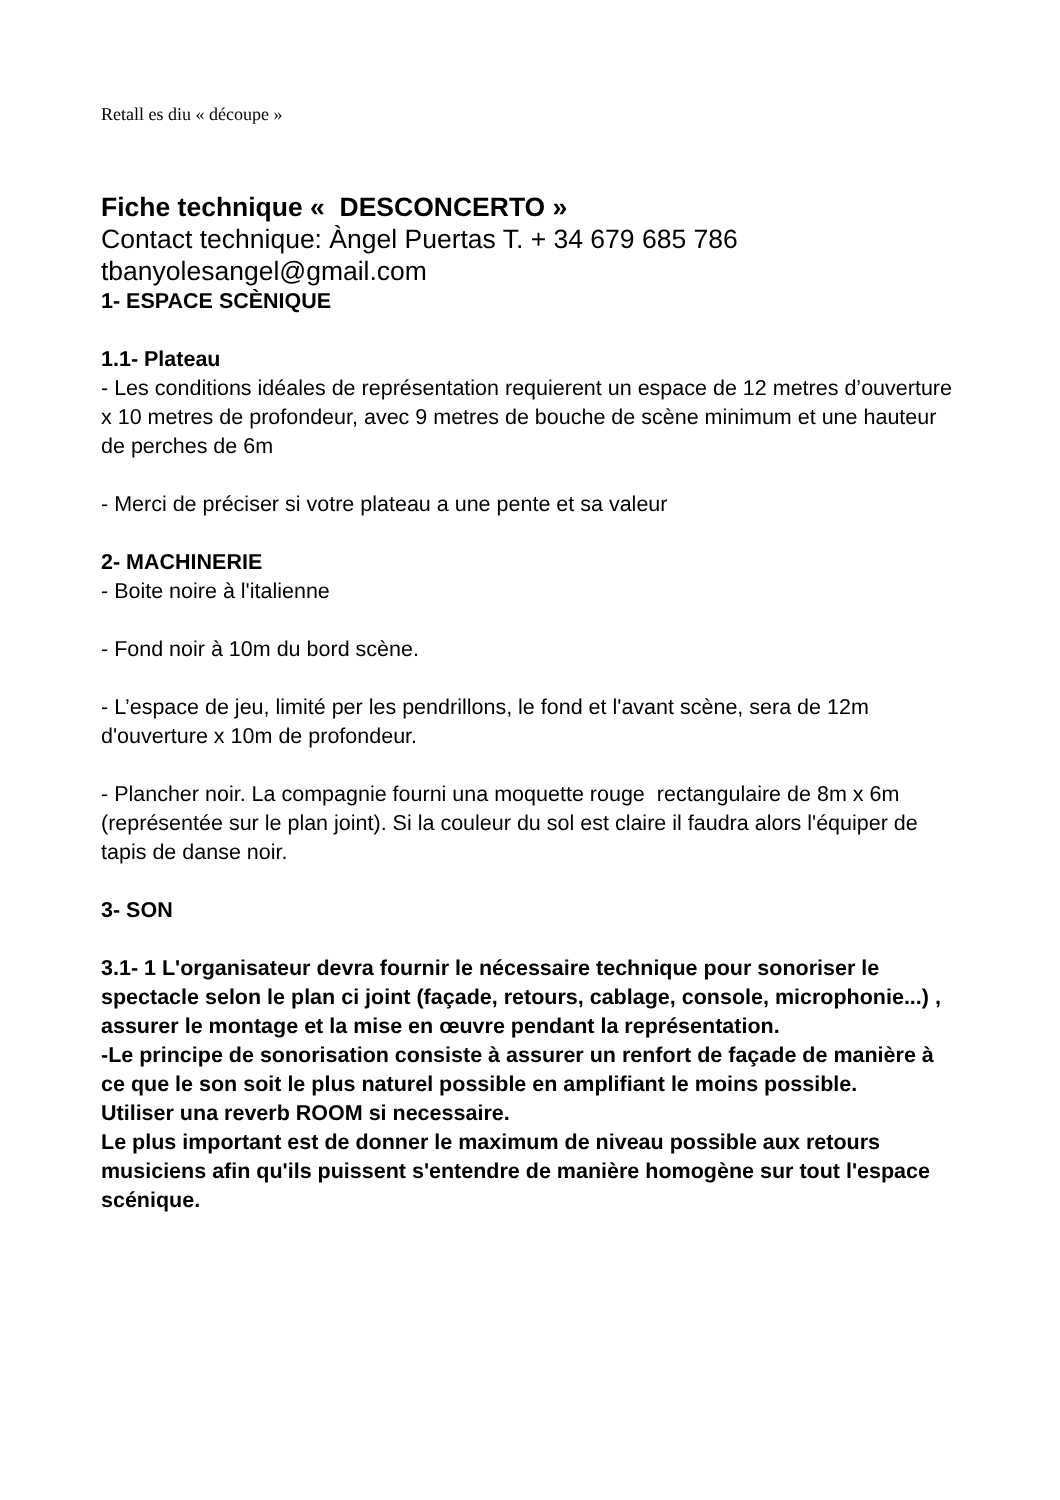Retall es diu « découpe »
Fiche technique « DESCONCERTO »
Contact technique: Àngel Puertas T. + 34 679 685 786
tbanyolesangel@gmail.com
1- ESPACE SCÈNIQUE
1.1- Plateau
- Les conditions idéales de représentation requierent un espace de 12 metres d’ouverture x 10 metres de profondeur, avec 9 metres de bouche de scène minimum et une hauteur de perches de 6m
- Merci de préciser si votre plateau a une pente et sa valeur
2- MACHINERIE
- Boite noire à l'italienne
- Fond noir à 10m du bord scène.
- L’espace de jeu, limité per les pendrillons, le fond et l'avant scène, sera de 12m d'ouverture x 10m de profondeur.
- Plancher noir. La compagnie fourni una moquette rouge rectangulaire de 8m x 6m (représentée sur le plan joint). Si la couleur du sol est claire il faudra alors l'équiper de tapis de danse noir.
3- SON
3.1- 1 L'organisateur devra fournir le nécessaire technique pour sonoriser le spectacle selon le plan ci joint (façade, retours, cablage, console, microphonie...) , assurer le montage et la mise en œuvre pendant la représentation.
-Le principe de sonorisation consiste à assurer un renfort de façade de manière à ce que le son soit le plus naturel possible en amplifiant le moins possible.
Utiliser una reverb ROOM si necessaire.
Le plus important est de donner le maximum de niveau possible aux retours musiciens afin qu'ils puissent s'entendre de manière homogène sur tout l'espace scénique.